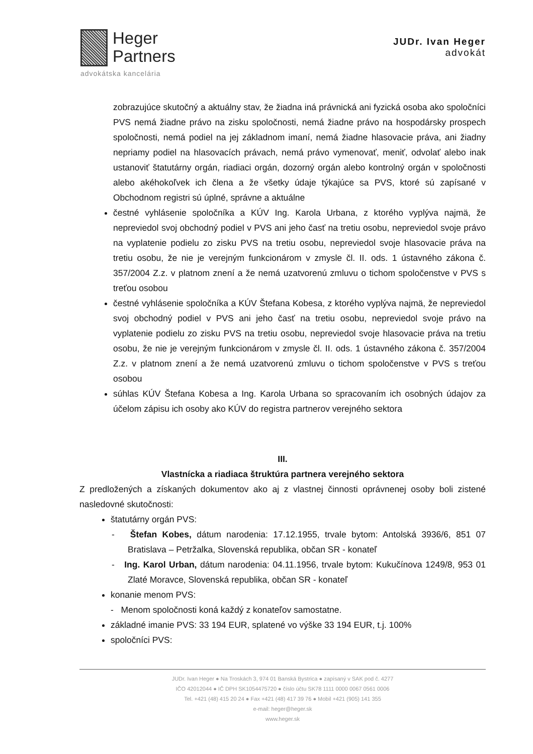Heger
Partners
advokátska kancelária
JUDr. Ivan Heger
advokát
zobrazujúce skutočný a aktuálny stav, že žiadna iná právnická ani fyzická osoba ako spoločníci PVS nemá žiadne právo na zisku spoločnosti, nemá žiadne právo na hospodársky prospech spoločnosti, nemá podiel na jej základnom imaní, nemá žiadne hlasovacie práva, ani žiadny nepriamy podiel na hlasovacích právach, nemá právo vymenovať, meniť, odvolať alebo inak ustanoviť štatutárny orgán, riadiaci orgán, dozorný orgán alebo kontrolný orgán v spoločnosti alebo akéhokoľvek ich člena a že všetky údaje týkajúce sa PVS, ktoré sú zapísané v Obchodnom registri sú úplné, správne a aktuálne
čestné vyhlásenie spoločníka a KÚV Ing. Karola Urbana, z ktorého vyplýva najmä, že nepreviedol svoj obchodný podiel v PVS ani jeho časť na tretiu osobu, nepreviedol svoje právo na vyplatenie podielu zo zisku PVS na tretiu osobu, nepreviedol svoje hlasovacie práva na tretiu osobu, že nie je verejným funkcionárom v zmysle čl. II. ods. 1 ústavného zákona č. 357/2004 Z.z. v platnom znení a že nemá uzatvorenú zmluvu o tichom spoločenstve v PVS s treťou osobou
čestné vyhlásenie spoločníka a KÚV Štefana Kobesa, z ktorého vyplýva najmä, že nepreviedol svoj obchodný podiel v PVS ani jeho časť na tretiu osobu, nepreviedol svoje právo na vyplatenie podielu zo zisku PVS na tretiu osobu, nepreviedol svoje hlasovacie práva na tretiu osobu, že nie je verejným funkcionárom v zmysle čl. II. ods. 1 ústavného zákona č. 357/2004 Z.z. v platnom znení a že nemá uzatvorenú zmluvu o tichom spoločenstve v PVS s treťou osobou
súhlas KÚV Štefana Kobesa a Ing. Karola Urbana so spracovaním ich osobných údajov za účelom zápisu ich osoby ako KÚV do registra partnerov verejného sektora
III.
Vlastnícka a riadiaca štruktúra partnera verejného sektora
Z predložených a získaných dokumentov ako aj z vlastnej činnosti oprávnenej osoby boli zistené nasledovné skutočnosti:
štatutárny orgán PVS:
- Štefan Kobes, dátum narodenia: 17.12.1955, trvale bytom: Antolská 3936/6, 851 07 Bratislava – Petržalka, Slovenská republika, občan SR - konateľ
- Ing. Karol Urban, dátum narodenia: 04.11.1956, trvale bytom: Kukučínova 1249/8, 953 01 Zlaté Moravce, Slovenská republika, občan SR - konateľ
konanie menom PVS:
- Menom spoločnosti koná každý z konateľov samostatne.
základné imanie PVS: 33 194 EUR, splatené vo výške 33 194 EUR, t.j. 100%
spoločníci PVS:
JUDr. Ivan Heger ● Na Troskách 3, 974 01 Banská Bystrica ● zapísaný v SAK pod č. 4277
IČO 42012044 ● IČ DPH SK1054475720 ● číslo účtu SK78 1111 0000 0067 0561 0006
Tel. +421 (48) 415 20 24 ● Fax +421 (48) 417 39 76 ● Mobil +421 (905) 141 355
e-mail: heger@heger.sk
www.heger.sk